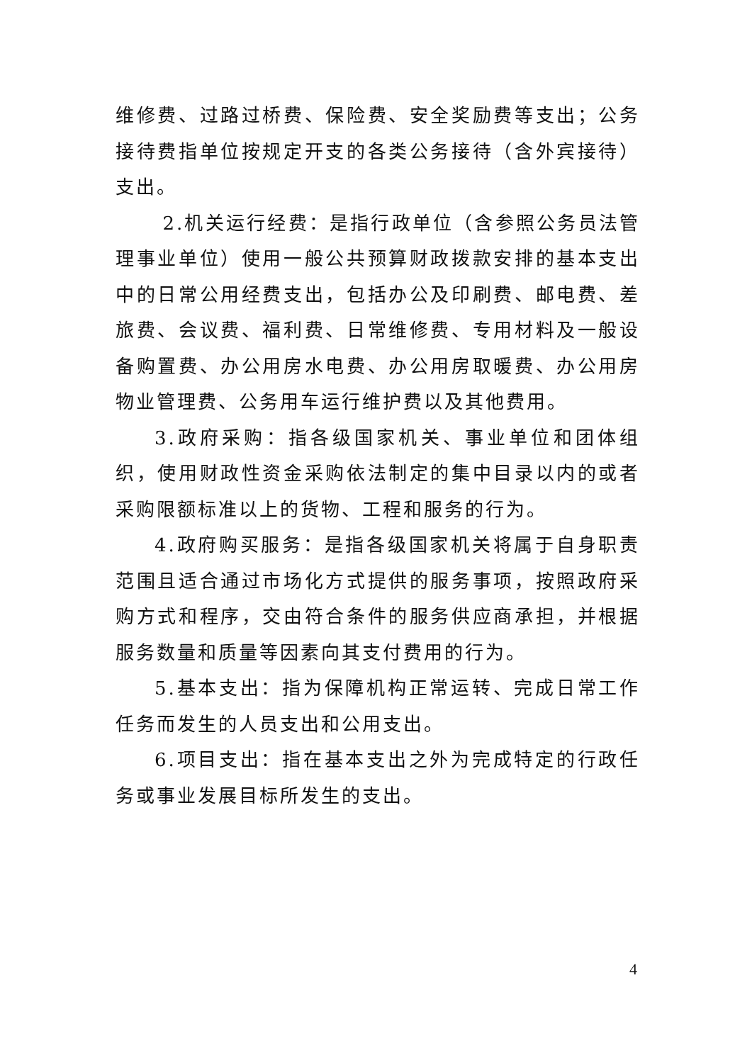维修费、过路过桥费、保险费、安全奖励费等支出；公务接待费指单位按规定开支的各类公务接待（含外宾接待）支出。
2.机关运行经费：是指行政单位（含参照公务员法管理事业单位）使用一般公共预算财政拨款安排的基本支出中的日常公用经费支出，包括办公及印刷费、邮电费、差旅费、会议费、福利费、日常维修费、专用材料及一般设备购置费、办公用房水电费、办公用房取暖费、办公用房物业管理费、公务用车运行维护费以及其他费用。
3.政府采购：指各级国家机关、事业单位和团体组织，使用财政性资金采购依法制定的集中目录以内的或者采购限额标准以上的货物、工程和服务的行为。
4.政府购买服务：是指各级国家机关将属于自身职责范围且适合通过市场化方式提供的服务事项，按照政府采购方式和程序，交由符合条件的服务供应商承担，并根据服务数量和质量等因素向其支付费用的行为。
5.基本支出：指为保障机构正常运转、完成日常工作任务而发生的人员支出和公用支出。
6.项目支出：指在基本支出之外为完成特定的行政任务或事业发展目标所发生的支出。
4